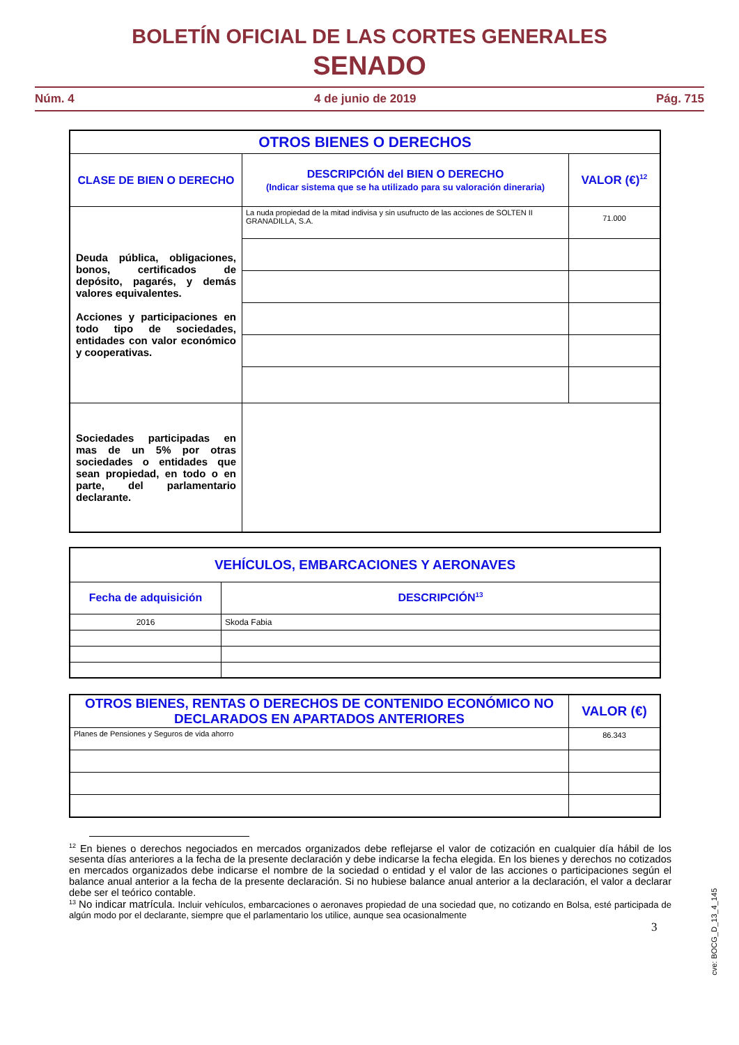BOLETÍN OFICIAL DE LAS CORTES GENERALES
SENADO
Núm. 4 4 de junio de 2019 Pág. 715
| OTROS BIENES O DERECHOS | | |
| --- | --- | --- |
| CLASE DE BIEN O DERECHO | DESCRIPCIÓN del BIEN O DERECHO (Indicar sistema que se ha utilizado para su valoración dineraria) | VALOR (€)<sup>12</sup> |
| Deuda pública, obligaciones, bonos, certificados de depósito, pagarés, y demás valores equivalentes. Acciones y participaciones en todo tipo de sociedades, entidades con valor económico y cooperativas. | La nuda propiedad de la mitad indivisa y sin usufructo de las acciones de SOLTEN II GRANADILLA, S.A. | 71.000 |
| Sociedades participadas en mas de un 5% por otras sociedades o entidades que sean propiedad, en todo o en parte, del parlamentario declarante. | | |
| VEHÍCULOS, EMBARCACIONES Y AERONAVES | |
| --- | --- |
| Fecha de adquisición | DESCRIPCIÓN<sup>13</sup> |
| 2016 | Skoda Fabia |
| OTROS BIENES, RENTAS O DERECHOS DE CONTENIDO ECONÓMICO NO DECLARADOS EN APARTADOS ANTERIORES | VALOR (€) |
| --- | --- |
| Planes de Pensiones y Seguros de vida ahorro | 86.343 |
<sup>12</sup> En bienes o derechos negociados en mercados organizados debe reflejarse el valor de cotización en cualquier día hábil de los sesenta días anteriores a la fecha de la presente declaración y debe indicarse la fecha elegida. En los bienes y derechos no cotizados en mercados organizados debe indicarse el nombre de la sociedad o entidad y el valor de las acciones o participaciones según el balance anual anterior a la fecha de la presente declaración. Si no hubiese balance anual anterior a la declaración, el valor a declarar debe ser el teórico contable.
<sup>13</sup> No indicar matrícula. Incluir vehículos, embarcaciones o aeronaves propiedad de una sociedad que, no cotizando en Bolsa, esté participada de algún modo por el declarante, siempre que el parlamentario los utilice, aunque sea ocasionalmente
3
cve: BOCG_D_13_4_145